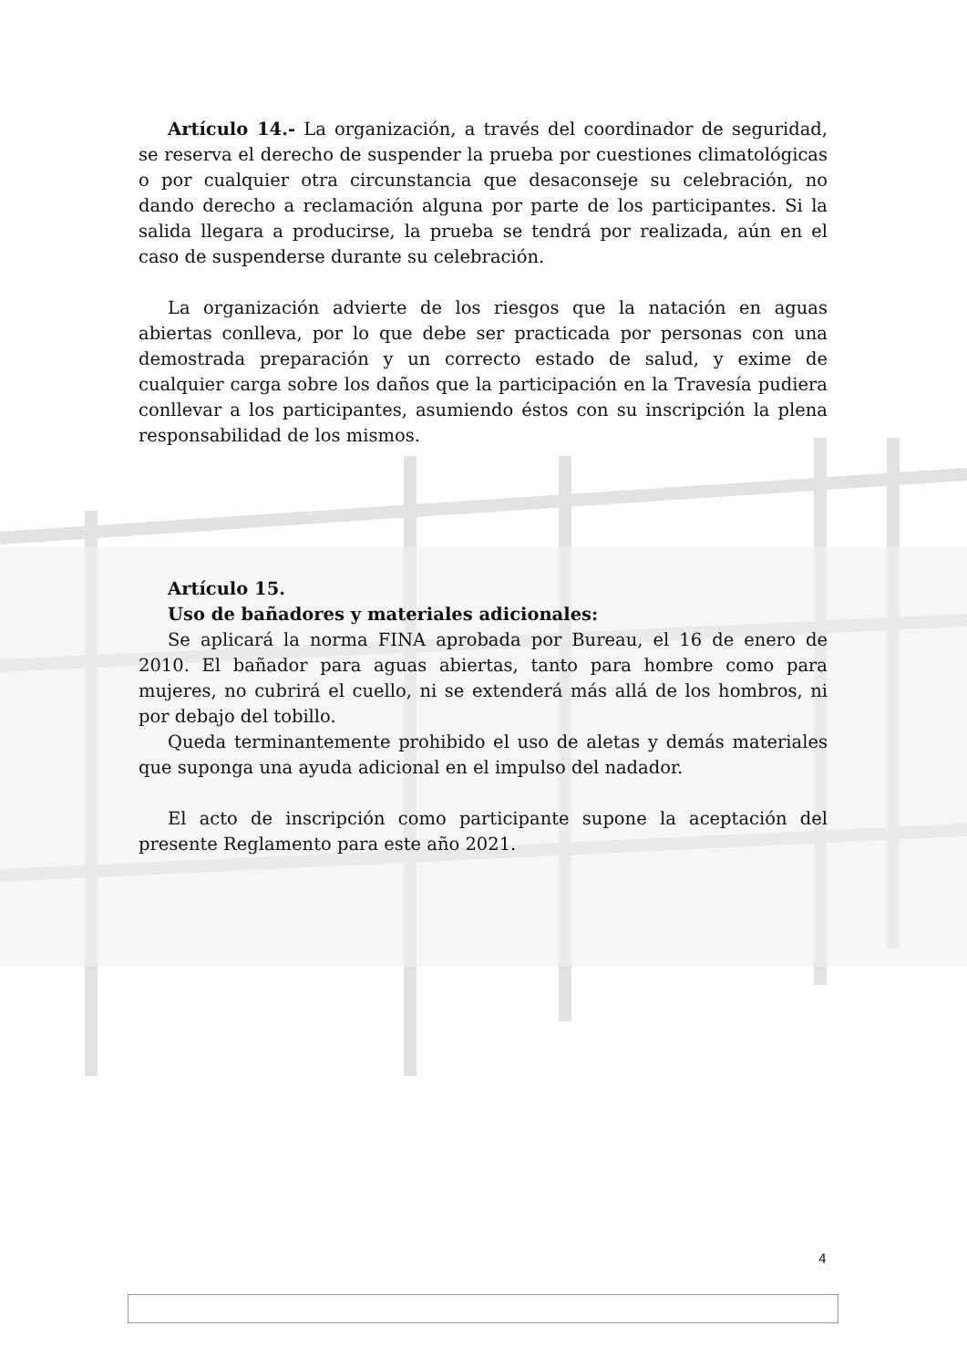Artículo 14.- La organización, a través del coordinador de seguridad, se reserva el derecho de suspender la prueba por cuestiones climatológicas o por cualquier otra circunstancia que desaconseje su celebración, no dando derecho a reclamación alguna por parte de los participantes. Si la salida llegara a producirse, la prueba se tendrá por realizada, aún en el caso de suspenderse durante su celebración.
La organización advierte de los riesgos que la natación en aguas abiertas conlleva, por lo que debe ser practicada por personas con una demostrada preparación y un correcto estado de salud, y exime de cualquier carga sobre los daños que la participación en la Travesía pudiera conllevar a los participantes, asumiendo éstos con su inscripción la plena responsabilidad de los mismos.
Artículo 15.
Uso de bañadores y materiales adicionales:
Se aplicará la norma FINA aprobada por Bureau, el 16 de enero de 2010. El bañador para aguas abiertas, tanto para hombre como para mujeres, no cubrirá el cuello, ni se extenderá más allá de los hombros, ni por debajo del tobillo.
Queda terminantemente prohibido el uso de aletas y demás materiales que suponga una ayuda adicional en el impulso del nadador.
El acto de inscripción como participante supone la aceptación del presente Reglamento para este año 2021.
4